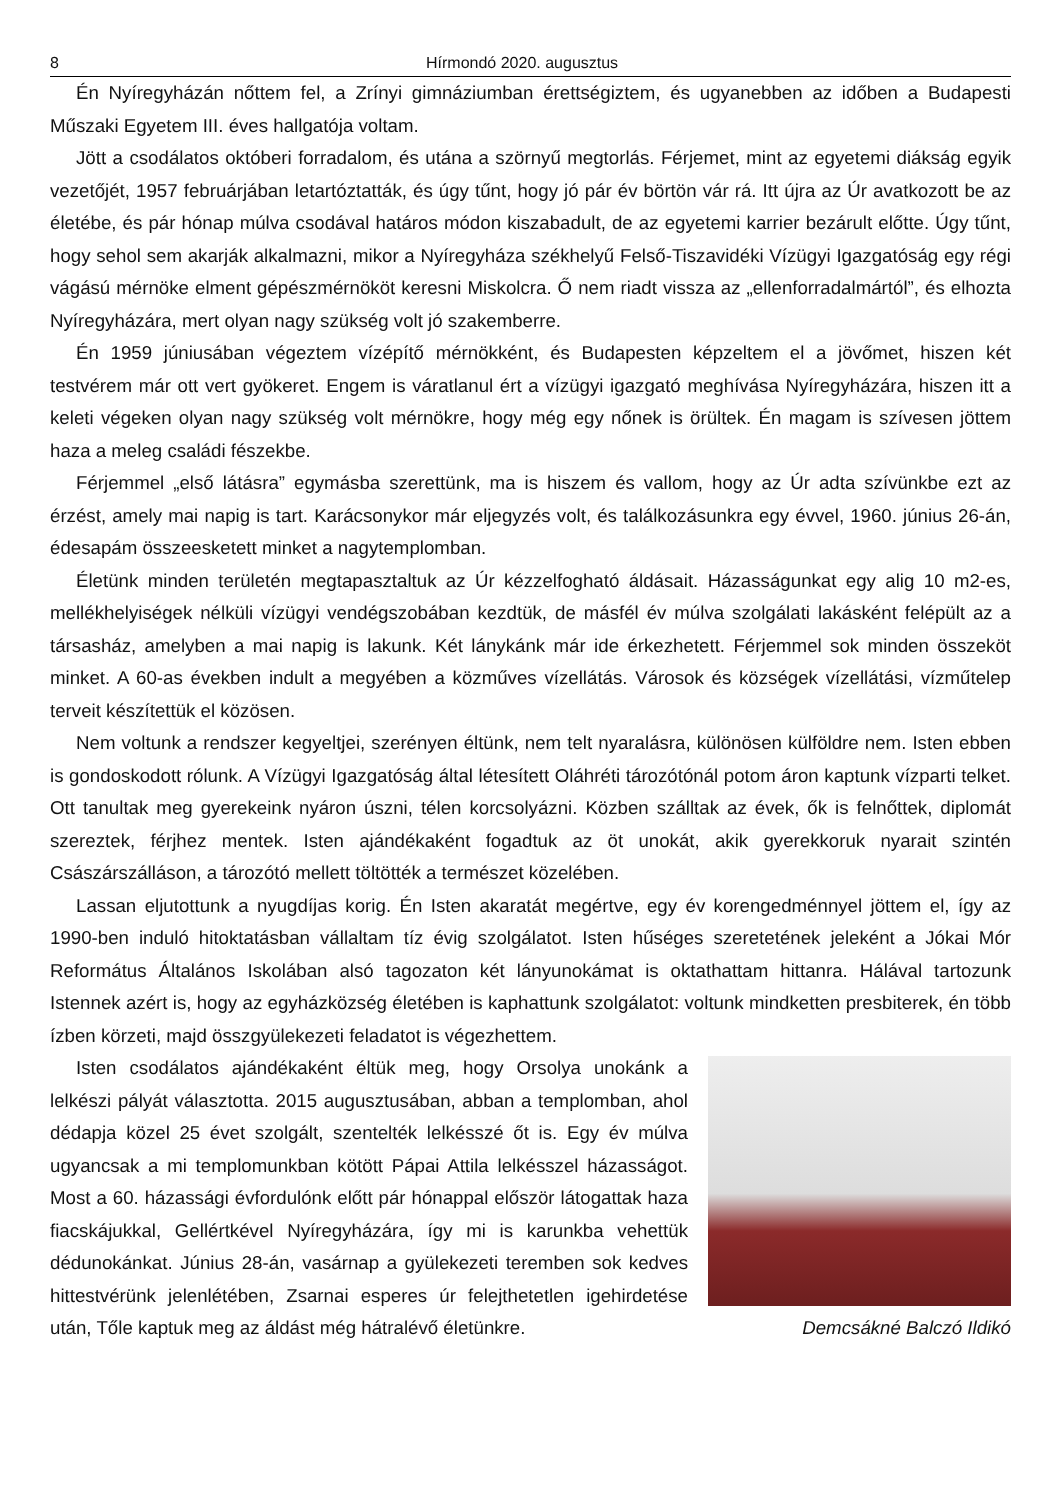8 Hírmondó 2020. augusztus
Én Nyíregyházán nőttem fel, a Zrínyi gimnáziumban érettségiztem, és ugyanebben az időben a Budapesti Műszaki Egyetem III. éves hallgatója voltam.
Jött a csodálatos októberi forradalom, és utána a szörnyű megtorlás. Férjemet, mint az egyetemi diákság egyik vezetőjét, 1957 februárjában letartóztatták, és úgy tűnt, hogy jó pár év börtön vár rá. Itt újra az Úr avatkozott be az életébe, és pár hónap múlva csodával határos módon kiszabadult, de az egyetemi karrier bezárult előtte. Úgy tűnt, hogy sehol sem akarják alkalmazni, mikor a Nyíregyháza székhelyű Felső-Tiszavidéki Vízügyi Igazgatóság egy régi vágású mérnöke elment gépészmérnököt keresni Miskolcra. Ő nem riadt vissza az „ellenforradalmártól”, és elhozta Nyíregyházára, mert olyan nagy szükség volt jó szakemberre.
Én 1959 júniusában végeztem vízépítő mérnökként, és Budapesten képzeltem el a jövőmet, hiszen két testvérem már ott vert gyökeret. Engem is váratlanul ért a vízügyi igazgató meghívása Nyíregyházára, hiszen itt a keleti végeken olyan nagy szükség volt mérnökre, hogy még egy nőnek is örültek. Én magam is szívesen jöttem haza a meleg családi fészekbe.
Férjemmel „első látásra” egymásba szerettünk, ma is hiszem és vallom, hogy az Úr adta szívünkbe ezt az érzést, amely mai napig is tart. Karácsonykor már eljegyzés volt, és találkozásunkra egy évvel, 1960. június 26-án, édesapám összeesketett minket a nagytemplomban.
Életünk minden területén megtapasztaltuk az Úr kézzelfogható áldásait. Házasságunkat egy alig 10 m2-es, mellékhelyiségek nélküli vízügyi vendégszobában kezdtük, de másfél év múlva szolgálati lakásként felépült az a társasház, amelyben a mai napig is lakunk. Két lánykánk már ide érkezhetett. Férjemmel sok minden összeköt minket. A 60-as években indult a megyében a közműves vízellátás. Városok és községek vízellátási, vízműtelep terveit készítettük el közösen.
Nem voltunk a rendszer kegyeltjei, szerényen éltünk, nem telt nyaralásra, különösen külföldre nem. Isten ebben is gondoskodott rólunk. A Vízügyi Igazgatóság által létesített Oláhréti tározótónál potom áron kaptunk vízparti telket. Ott tanultak meg gyerekeink nyáron úszni, télen korcsolyázni. Közben szálltak az évek, ők is felnőttek, diplomát szereztek, férjhez mentek. Isten ajándékaként fogadtuk az öt unokát, akik gyerekkoruk nyarait szintén Császárszálláson, a tározótó mellett töltötték a természet közelében.
Lassan eljutottunk a nyugdíjas korig. Én Isten akaratát megértve, egy év korengedménnyel jöttem el, így az 1990-ben induló hitoktatásban vállaltam tíz évig szolgálatot. Isten hűséges szeretetének jeleként a Jókai Mór Református Általános Iskolában alsó tagozaton két lányunokámat is oktathattam hittanra. Hálával tartozunk Istennek azért is, hogy az egyházközség életében is kaphattunk szolgálatot: voltunk mindketten presbiterek, én több ízben körzeti, majd összgyülekezeti feladatot is végezhettem.
Isten csodálatos ajándékaként éltük meg, hogy Orsolya unokánk a lelkészi pályát választotta. 2015 augusztusában, abban a templomban, ahol dédapja közel 25 évet szolgált, szentelték lelkésszé őt is. Egy év múlva ugyancsak a mi templomunkban kötött Pápai Attila lelkésszel házasságot. Most a 60. házassági évfordulónk előtt pár hónappal először látogattak haza fiacskájukkal, Gellértkével Nyíregyházára, így mi is karunkba vehettük dédunokánkat. Június 28-án, vasárnap a gyülekezeti teremben sok kedves hittestvérünk jelenlétében, Zsarnai esperes úr felejthetetlen igehirdetése után, Tőle kaptuk meg az áldást még hátralévő életünkre. Demcsákné Balczó Ildikó